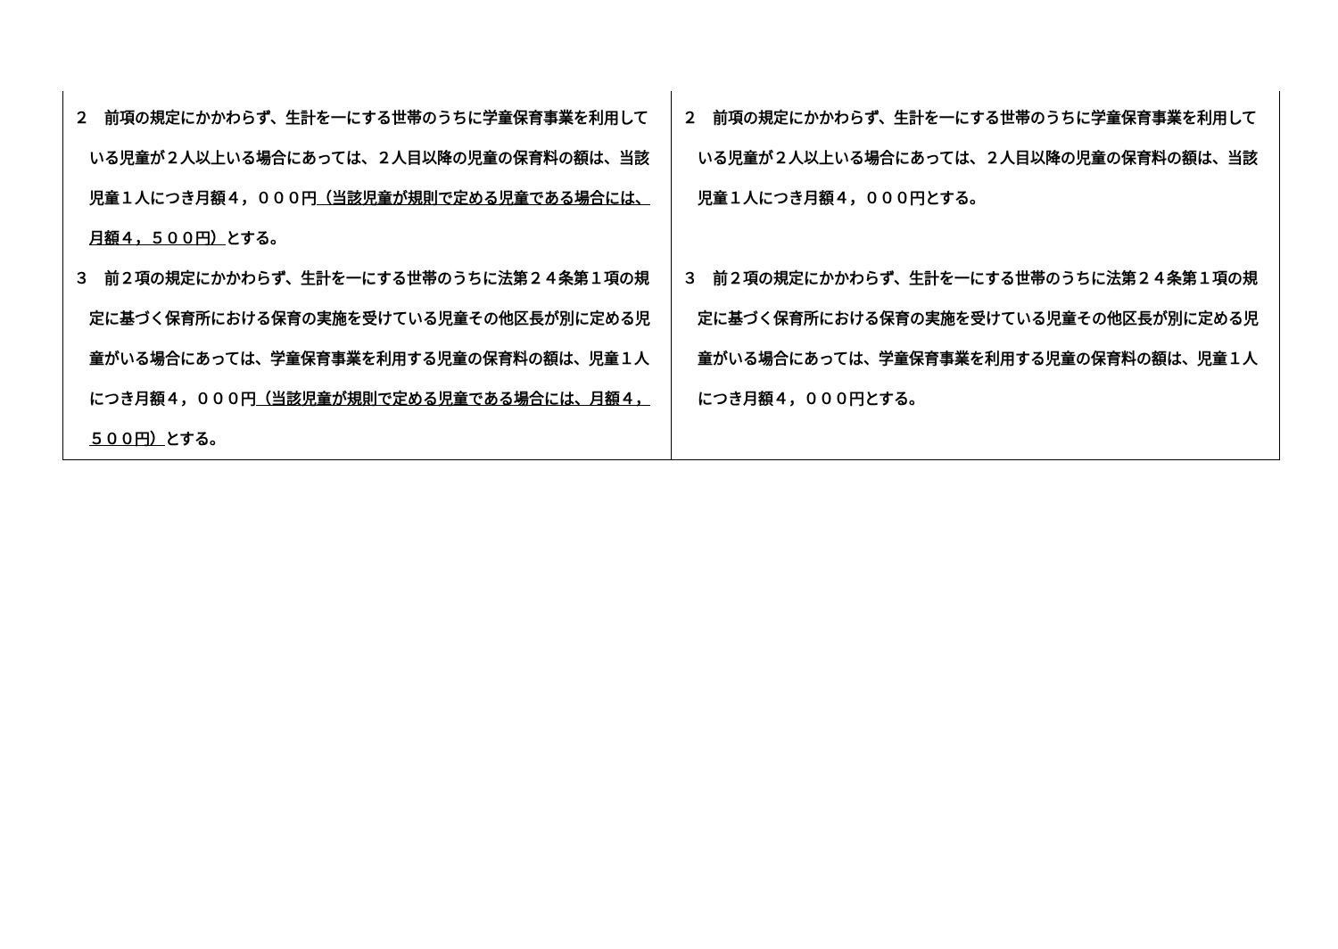| ２ 前項の規定にかかわらず、生計を一にする世帯のうちに学童保育事業を利用している児童が２人以上いる場合にあっては、２人目以降の児童の保育料の額は、当該児童１人につき月額４，０００円 （当該児童が規則で定める児童である場合には、月額４，５００円） とする。 ３ 前２項の規定にかかわらず、生計を一にする世帯のうちに法第２４条第１項の規定に基づく保育所における保育の実施を受けている児童その他区長が別に定める児童がいる場合にあっては、学童保育事業を利用する児童の保育料の額は、児童１人につき月額４，０００円 （当該児童が規則で定める児童である場合には、月額４，５００円） とする。 | ２ 前項の規定にかかわらず、生計を一にする世帯のうちに学童保育事業を利用している児童が２人以上いる場合にあっては、２人目以降の児童の保育料の額は、当該児童１人につき月額４，０００円とする。 ３ 前２項の規定にかかわらず、生計を一にする世帯のうちに法第２４条第１項の規定に基づく保育所における保育の実施を受けている児童その他区長が別に定める児童がいる場合にあっては、学童保育事業を利用する児童の保育料の額は、児童１人につき月額４，０００円とする。 |